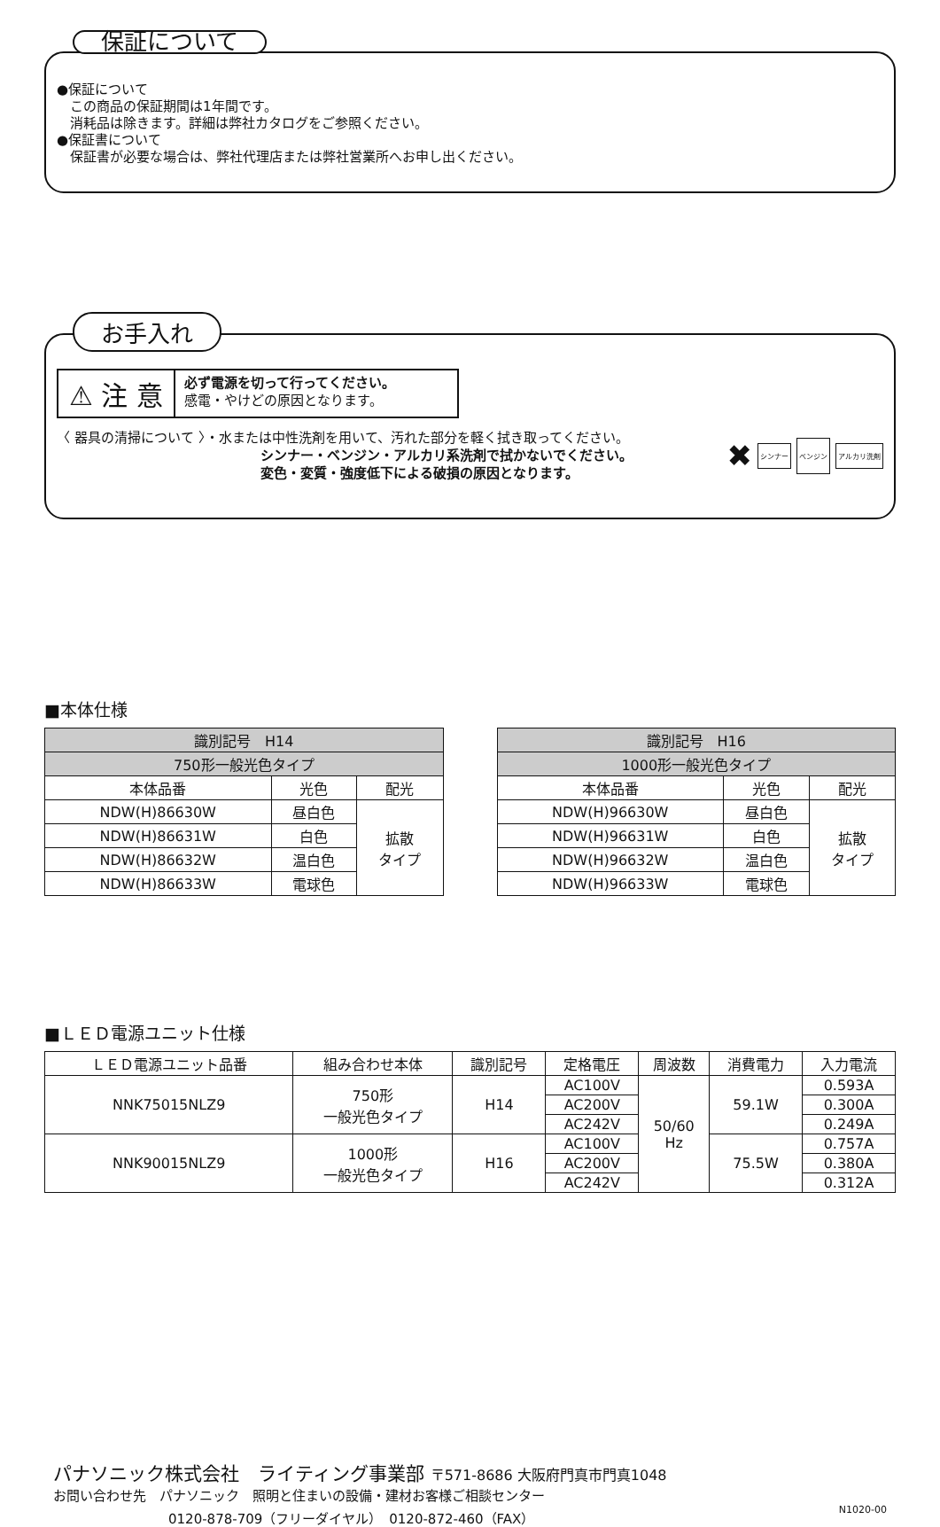保証について
●保証について
　この商品の保証期間は1年間です。
　消耗品は除きます。詳細は弊社カタログをご参照ください。
●保証書について
　保証書が必要な場合は、弊社代理店または弊社営業所へお申し出ください。
お手入れ
⚠ 注 意
必ず電源を切って行ってください。
感電・やけどの原因となります。
〈 器具の清掃について 〉・水または中性洗剤を用いて、汚れた部分を軽く拭き取ってください。
シンナー・ベンジン・アルカリ系洗剤で拭かないでください。
変色・変質・強度低下による破損の原因となります。
✖ シンナー ベンジン アルカリ洗剤
■本体仕様
| 識別記号 H14 | | |
| --- | --- | --- |
| 750形一般光色タイプ | | |
| 本体品番 | 光色 | 配光 |
| NDW(H)86630W | 昼白色 | 拡散 タイプ |
| NDW(H)86631W | 白色 | |
| NDW(H)86632W | 温白色 | |
| NDW(H)86633W | 電球色 | |
| 識別記号 H16 | | |
| --- | --- | --- |
| 1000形一般光色タイプ | | |
| 本体品番 | 光色 | 配光 |
| NDW(H)96630W | 昼白色 | 拡散 タイプ |
| NDW(H)96631W | 白色 | |
| NDW(H)96632W | 温白色 | |
| NDW(H)96633W | 電球色 | |
■ＬＥＤ電源ユニット仕様
| ＬＥＤ電源ユニット品番 | 組み合わせ本体 | 識別記号 | 定格電圧 | 周波数 | 消費電力 | 入力電流 |
| --- | --- | --- | --- | --- | --- | --- |
| NNK75015NLZ9 | 750形 一般光色タイプ | H14 | AC100V | 50/60 Hz | 59.1W | 0.593A |
| | | | AC200V | | | 0.300A |
| | | | AC242V | | | 0.249A |
| NNK90015NLZ9 | 1000形 一般光色タイプ | H16 | AC100V | | 75.5W | 0.757A |
| | | | AC200V | | | 0.380A |
| | | | AC242V | | | 0.312A |
パナソニック株式会社　ライティング事業部 〒571-8686 大阪府門真市門真1048
お問い合わせ先　パナソニック　照明と住まいの設備・建材お客様ご相談センター
0120-878-709（フリーダイヤル）　0120-872-460（FAX） N1020-00